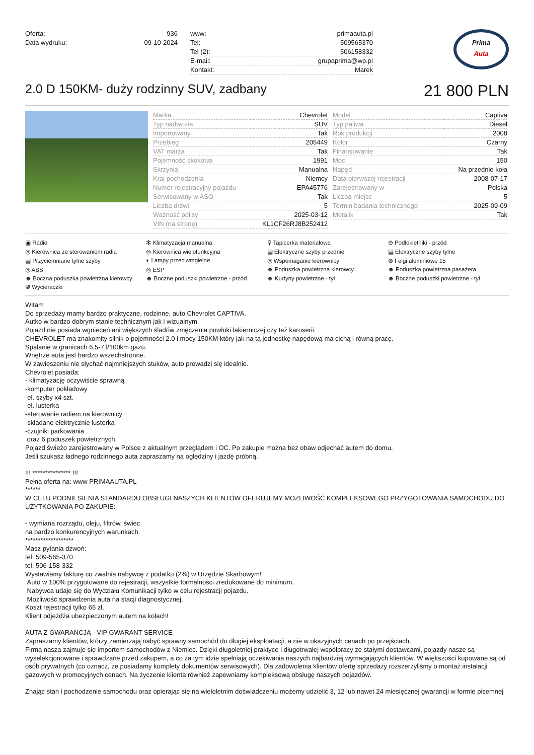| Oferta: | 936 |
| Data wydruku: | 09-10-2024 |
| www: | primaauta.pl |
| Tel: | 509565370 |
| Tel (2): | 506158332 |
| E-mail: | grupaprima@wp.pl |
| Kontakt: | Marek |
Prima
Auta
2.0 D 150KM- duży rodzinny SUV, zadbany
21 800 PLN
| Marka | Chevrolet |
| Typ nadwozia | SUV |
| Importowany | Tak |
| Przebieg | 205449 |
| VAT marża | Tak |
| Pojemność skokowa | 1991 |
| Skrzynia | Manualna |
| Kraj pochodzenia | Niemcy |
| Numer rejestracyjny pojazdu | EPA45776 |
| Serwisowany w ASO | Tak |
| Liczba drzwi | 5 |
| Ważność polisy | 2025-03-12 |
| VIN (na stronę) | KL1CF26RJ8B252412 |
| Model | Captiva |
| Typ paliwa | Diesel |
| Rok produkcji | 2008 |
| Kolor | Czarny |
| Finansowanie | Tak |
| Moc | 150 |
| Napęd | Na przednie koła |
| Data pierwszej rejestracji | 2008-07-17 |
| Zarejestrowany w | Polska |
| Liczba miejsc | 5 |
| Termin badania technicznego | 2025-09-09 |
| Metalik | Tak |
▣ Radio
✻ Klimatyzacja manualna
⚲ Tapicerka materiałowa
⊖ Podłokietniki - przód
◎ Kierownica ze sterowaniem radia
◎ Kierownica wielofunkcyjna
▤ Elektryczne szyby przednie
▤ Elektryczne szyby tylne
▤ Przyciemniane tylne szyby
◐ Lampy przeciwmgielne
◎ Wspomaganie kierownicy
⊛ Felgi aluminiowe 15
◎ ABS
◎ ESP
☻ Poduszka powietrzna kierowcy
☻ Poduszka powietrzna pasażera
☻ Boczna poduszka powietrzna kierowcy
☻ Boczne poduszki powietrzne - przód
☻ Kurtyny powietrzne - tył
☻ Boczne poduszki powietrzne - tył
⋓ Wycieraczki
Witam
Do sprzedaży mamy bardzo praktyczne, rodzinne, auto Chevrolet CAPTIVA.
Autko w bardzo dobrym stanie technicznym jak i wizualnym.
Pojazd nie posiada wgnieceń ani większych śladów zmęczenia powłoki lakierniczej czy też karoserii.
CHEVROLET ma znakomity silnik o pojemności 2.0 i mocy 150KM który jak na tą jednostkę napędową ma cichą i równą pracę.
Spalanie w granicach 6.5-7 l/100km gazu.
Wnętrze auta jest bardzo wszechstronne.
W zawieszeniu nie słychać najmniejszych stuków, auto prowadzi się idealnie.
Chevrolet posiada:
- klimatyzację oczywiście sprawną
-komputer pokładowy
-el. szyby x4 szt.
-el. lusterka
-sterowanie radiem na kierownicy
-składane elektrycznie lusterka
-czujniki parkowania
oraz 6 poduszek powietrznych.
Pojazd świeżo zarejestrowany w Polsce z aktualnym przeglądem i OC. Po zakupie można bez obaw odjechać autem do domu.
Jeśli szukasz ładnego rodzinnego auta zapraszamy na oględziny i jazdę próbną.
!!! *************** !!!
Pełna oferta na: www PRIMAAUTA.PL
******
W CELU PODNIESIENIA STANDARDU OBSŁUGI NASZYCH KLIENTÓW OFERUJEMY MOŻLIWOŚĆ KOMPLEKSOWEGO PRZYGOTOWANIA SAMOCHODU DO UŻYTKOWANIA PO ZAKUPIE:
- wymiana rozrządu, oleju, filtrów, świec
na bardzo konkurencyjnych warunkach.
*******************
Masz pytania dzwoń:
tel. 509-565-370
tel. 506-158-332
Wystawiamy fakturę co zwalnia nabywcę z podatku (2%) w Urzędzie Skarbowym!
Auto w 100% przygotowane do rejestracji, wszystkie formalności zredukowane do minimum.
Nabywca udaje się do Wydziału Komunikacji tylko w celu rejestracji pojazdu.
Możliwość sprawdzenia auta na stacji diagnostycznej.
Koszt rejestracji tylko 65 zł.
Klient odjeżdża ubezpieczonym autem na kołach!
AUTA Z GWARANCJĄ - VIP GWARANT SERVICE
Zapraszamy klientów, którzy zamierzają nabyć sprawny samochód do długiej eksploatacji, a nie w okazyjnych cenach po przejściach.
Firma nasza zajmuje się importem samochodów z Niemiec. Dzięki długoletniej praktyce i długotrwałej współpracy ze stałymi dostawcami, pojazdy nasze są wyselekcjonowane i sprawdzane przed zakupem, a co za tym idzie spełniają oczekiwania naszych najbardziej wymagających klientów. W większości kupowane są od osób prywatnych (co oznacz, że posiadamy komplety dokumentów serwisowych). Dla zadowolenia klientów ofertę sprzedaży rozszerzyliśmy o montaż instalacji gazowych w promocyjnych cenach. Na życzenie klienta również zapewniamy kompleksową obsługę naszych pojazdów.
Znając stan i pochodzenie samochodu oraz opierając się na wieloletnim doświadczeniu możemy udzielić 3, 12 lub nawet 24 miesięcznej gwarancji w formie pisemnej